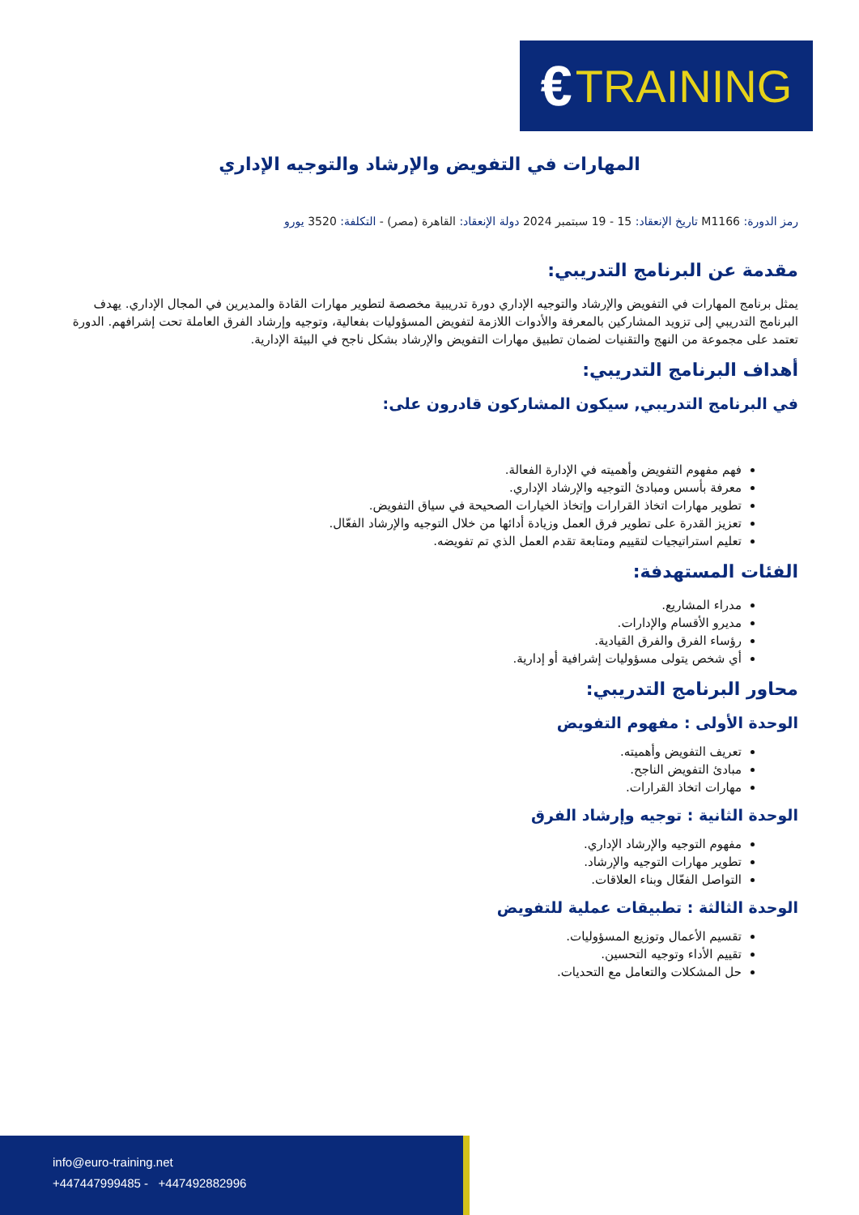€ TRAINING
المهارات في التفويض والإرشاد والتوجيه الإداري
رمز الدورة: M1166 تاريخ الإنعقاد: 15 - 19 سبتمبر 2024 دولة الإنعقاد: القاهرة (مصر) - التكلفة: 3520 يورو
مقدمة عن البرنامج التدريبي:
يمثل برنامج المهارات في التفويض والإرشاد والتوجيه الإداري دورة تدريبية مخصصة لتطوير مهارات القادة والمديرين في المجال الإداري. يهدف البرنامج التدريبي إلى تزويد المشاركين بالمعرفة والأدوات اللازمة لتفويض المسؤوليات بفعالية، وتوجيه وإرشاد الفرق العاملة تحت إشرافهم. الدورة تعتمد على مجموعة من النهج والتقنيات لضمان تطبيق مهارات التفويض والإرشاد بشكل ناجح في البيئة الإدارية.
أهداف البرنامج التدريبي:
في البرنامج التدريبي, سيكون المشاركون قادرون على:
فهم مفهوم التفويض وأهميته في الإدارة الفعالة.
معرفة بأسس ومبادئ التوجيه والإرشاد الإداري.
تطوير مهارات اتخاذ القرارات وإتخاذ الخيارات الصحيحة في سياق التفويض.
تعزيز القدرة على تطوير فرق العمل وزيادة أدائها من خلال التوجيه والإرشاد الفعّال.
تعليم استراتيجيات لتقييم ومتابعة تقدم العمل الذي تم تفويضه.
الفئات المستهدفة:
مدراء المشاريع.
مديرو الأقسام والإدارات.
رؤساء الفرق والفرق القيادية.
أي شخص يتولى مسؤوليات إشرافية أو إدارية.
محاور البرنامج التدريبي:
الوحدة الأولى : مفهوم التفويض
تعريف التفويض وأهميته.
مبادئ التفويض الناجح.
مهارات اتخاذ القرارات.
الوحدة الثانية : توجيه وإرشاد الفرق
مفهوم التوجيه والإرشاد الإداري.
تطوير مهارات التوجيه والإرشاد.
التواصل الفعّال وبناء العلاقات.
الوحدة الثالثة : تطبيقات عملية للتفويض
تقسيم الأعمال وتوزيع المسؤوليات.
تقييم الأداء وتوجيه التحسين.
حل المشكلات والتعامل مع التحديات.
info@euro-training.net
+447447999485 - +447492882996